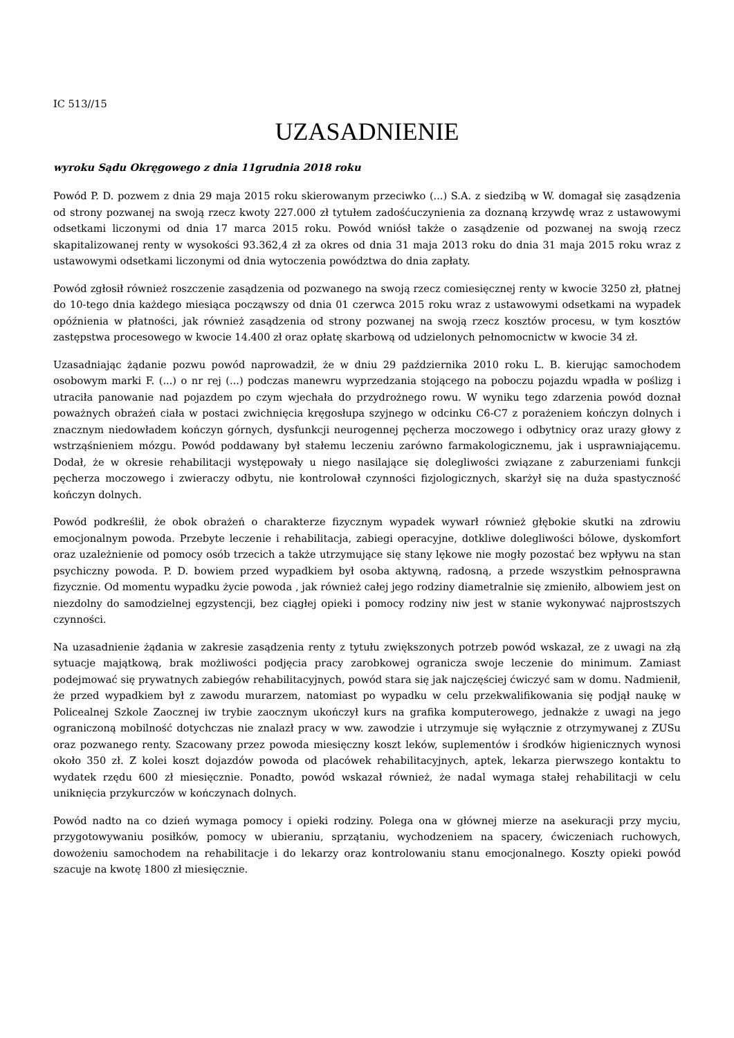IC 513//15
UZASADNIENIE
wyroku Sądu Okręgowego z dnia 11grudnia 2018 roku
Powód P. D. pozwem z dnia 29 maja 2015 roku skierowanym przeciwko (...) S.A. z siedzibą w W. domagał się zasądzenia od strony pozwanej na swoją rzecz kwoty 227.000 zł tytułem zadośćuczynienia za doznaną krzywdę wraz z ustawowymi odsetkami liczonymi od dnia 17 marca 2015 roku. Powód wniósł także o zasądzenie od pozwanej na swoją rzecz skapitalizowanej renty w wysokości 93.362,4 zł za okres od dnia 31 maja 2013 roku do dnia 31 maja 2015 roku wraz z ustawowymi odsetkami liczonymi od dnia wytoczenia powództwa do dnia zapłaty.
Powód zgłosił również roszczenie zasądzenia od pozwanego na swoją rzecz comiesięcznej renty w kwocie 3250 zł, płatnej do 10-tego dnia każdego miesiąca począwszy od dnia 01 czerwca 2015 roku wraz z ustawowymi odsetkami na wypadek opóźnienia w płatności, jak również zasądzenia od strony pozwanej na swoją rzecz kosztów procesu, w tym kosztów zastępstwa procesowego w kwocie 14.400 zł oraz opłatę skarbową od udzielonych pełnomocnictw w kwocie 34 zł.
Uzasadniając żądanie pozwu powód naprowadził, że w dniu 29 października 2010 roku L. B. kierując samochodem osobowym marki F. (...) o nr rej (...) podczas manewru wyprzedzania stojącego na poboczu pojazdu wpadła w poślizg i utraciła panowanie nad pojazdem po czym wjechała do przydrożnego rowu. W wyniku tego zdarzenia powód doznał poważnych obrażeń ciała w postaci zwichnięcia kręgosłupa szyjnego w odcinku C6-C7 z porażeniem kończyn dolnych i znacznym niedowładem kończyn górnych, dysfunkcji neurogennej pęcherza moczowego i odbytnicy oraz urazy głowy z wstrząśnieniem mózgu. Powód poddawany był stałemu leczeniu zarówno farmakologicznemu, jak i usprawniającemu. Dodał, że w okresie rehabilitacji występowały u niego nasilające się dolegliwości związane z zaburzeniami funkcji pęcherza moczowego i zwieraczy odbytu, nie kontrolował czynności fizjologicznych, skarżył się na duża spastyczność kończyn dolnych.
Powód podkreślił, że obok obrażeń o charakterze fizycznym wypadek wywarł również głębokie skutki na zdrowiu emocjonalnym powoda. Przebyte leczenie i rehabilitacja, zabiegi operacyjne, dotkliwe dolegliwości bólowe, dyskomfort oraz uzależnienie od pomocy osób trzecich a także utrzymujące się stany lękowe nie mogły pozostać bez wpływu na stan psychiczny powoda. P. D. bowiem przed wypadkiem był osoba aktywną, radosną, a przede wszystkim pełnosprawna fizycznie. Od momentu wypadku życie powoda , jak również całej jego rodziny diametralnie się zmieniło, albowiem jest on niezdolny do samodzielnej egzystencji, bez ciągłej opieki i pomocy rodziny niw jest w stanie wykonywać najprostszych czynności.
Na uzasadnienie żądania w zakresie zasądzenia renty z tytułu zwiększonych potrzeb powód wskazał, ze z uwagi na złą sytuacje majątkową, brak możliwości podjęcia pracy zarobkowej ogranicza swoje leczenie do minimum. Zamiast podejmować się prywatnych zabiegów rehabilitacyjnych, powód stara się jak najczęściej ćwiczyć sam w domu. Nadmienił, że przed wypadkiem był z zawodu murarzem, natomiast po wypadku w celu przekwalifikowania się podjął naukę w Policealnej Szkole Zaocznej iw trybie zaocznym ukończył kurs na grafika komputerowego, jednakże z uwagi na jego ograniczoną mobilność dotychczas nie znalazł pracy w ww. zawodzie i utrzymuje się wyłącznie z otrzymywanej z ZUSu oraz pozwanego renty. Szacowany przez powoda miesięczny koszt leków, suplementów i środków higienicznych wynosi około 350 zł. Z kolei koszt dojazdów powoda od placówek rehabilitacyjnych, aptek, lekarza pierwszego kontaktu to wydatek rzędu 600 zł miesięcznie. Ponadto, powód wskazał również, że nadal wymaga stałej rehabilitacji w celu uniknięcia przykurczów w kończynach dolnych.
Powód nadto na co dzień wymaga pomocy i opieki rodziny. Polega ona w głównej mierze na asekuracji przy myciu, przygotowywaniu posiłków, pomocy w ubieraniu, sprzątaniu, wychodzeniem na spacery, ćwiczeniach ruchowych, dowożeniu samochodem na rehabilitacje i do lekarzy oraz kontrolowaniu stanu emocjonalnego. Koszty opieki powód szacuje na kwotę 1800 zł miesięcznie.